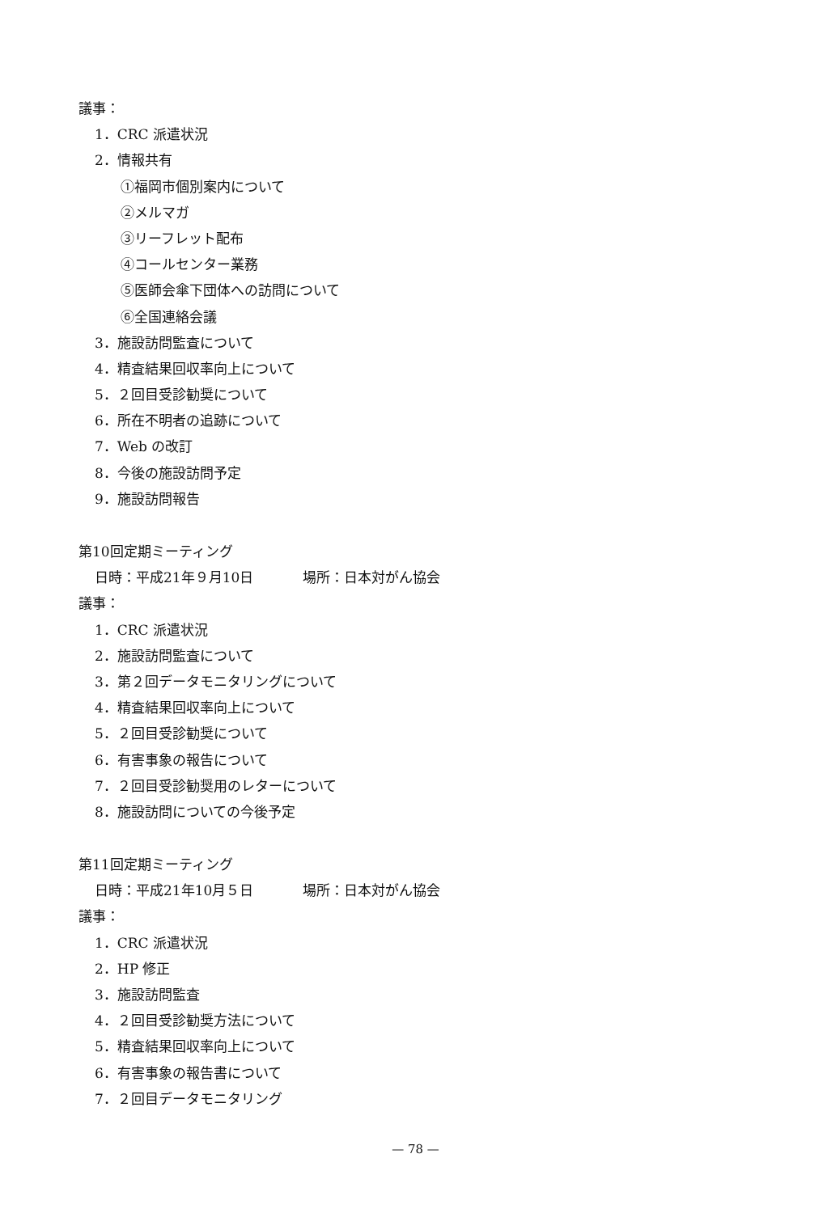議事：
1．CRC 派遣状況
2．情報共有
①福岡市個別案内について
②メルマガ
③リーフレット配布
④コールセンター業務
⑤医師会傘下団体への訪問について
⑥全国連絡会議
3．施設訪問監査について
4．精査結果回収率向上について
5．２回目受診勧奨について
6．所在不明者の追跡について
7．Web の改訂
8．今後の施設訪問予定
9．施設訪問報告
第10回定期ミーティング
日時：平成21年９月10日 場所：日本対がん協会
議事：
1．CRC 派遣状況
2．施設訪問監査について
3．第２回データモニタリングについて
4．精査結果回収率向上について
5．２回目受診勧奨について
6．有害事象の報告について
7．２回目受診勧奨用のレターについて
8．施設訪問についての今後予定
第11回定期ミーティング
日時：平成21年10月５日 場所：日本対がん協会
議事：
1．CRC 派遣状況
2．HP 修正
3．施設訪問監査
4．２回目受診勧奨方法について
5．精査結果回収率向上について
6．有害事象の報告書について
7．２回目データモニタリング
— 78 —